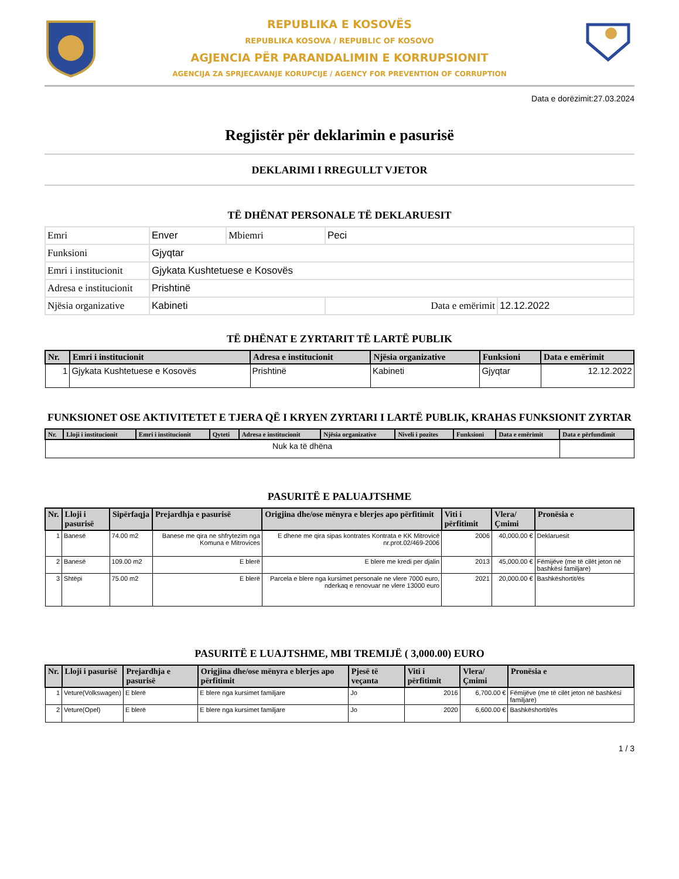REPUBLIKA E KOSOVËS
REPUBLIKA KOSOVA / REPUBLIC OF KOSOVO
AGJENCIA PËR PARANDALIMIN E KORRUPSIONIT
AGENCIJA ZA SPRJECAVANJE KORUPCIJE / AGENCY FOR PREVENTION OF CORRUPTION
Data e dorëzimit:27.03.2024
Regjistër për deklarimin e pasurisë
DEKLARIMI I RREGULLT VJETOR
TË DHËNAT PERSONALE TË DEKLARUESIT
| Emri | Enver | Mbiemri | Peci | |
| Funksioni | Gjyqtar | | | |
| Emri i institucionit | Gjykata Kushtetuese e Kosovës | | | |
| Adresa e institucionit | Prishtinë | | | |
| Njësia organizative | Kabineti | | Data e emërimit | 12.12.2022 |
TË DHËNAT E ZYRTARIT TË LARTË PUBLIK
| Nr. | Emri i institucionit | Adresa e institucionit | Njësia organizative | Funksioni | Data e emërimit |
| --- | --- | --- | --- | --- | --- |
| 1 | Gjykata Kushtetuese e Kosovës | Prishtinë | Kabineti | Gjyqtar | 12.12.2022 |
FUNKSIONET OSE AKTIVITETET E TJERA QË I KRYEN ZYRTARI I LARTË PUBLIK, KRAHAS FUNKSIONIT ZYRTAR
| Nr. | Lloji i institucionit | Emri i institucionit | Qyteti | Adresa e institucionit | Njësia organizative | Niveli i pozites | Funksioni | Data e emërimit | Data e përfundimit |
| --- | --- | --- | --- | --- | --- | --- | --- | --- | --- |
| Nuk ka të dhëna | | | | | | | | | |
PASURITË E PALUAJTSHME
| Nr. | Lloji i pasurisë | Sipërfaqja | Prejardhja e pasurisë | Origjina dhe/ose mënyra e blerjes apo përfitimit | Viti i përfitimit | Vlera/Çmimi | Pronësia e |
| --- | --- | --- | --- | --- | --- | --- | --- |
| 1 | Banesë | 74.00 m2 | Banese me qira ne shfrytezim nga Komuna e Mitrovices | E dhene me qira sipas kontrates Kontrata e KK Mitrovicë nr.prot.02/469-2006 | 2006 | 40,000.00 € | Deklaruesit |
| 2 | Banesë | 109.00 m2 | E blerë | E blere me kredi per djalin | 2013 | 45,000.00 € | Fëmijëve (me të cilët jeton në bashkësi familjare) |
| 3 | Shtëpi | 75.00 m2 | E blerë | Parcela e blere nga kursimet personale ne vlere 7000 euro, nderkaq e renovuar ne vlere 13000 euro | 2021 | 20,000.00 € | Bashkëshortit/ës |
PASURITË E LUAJTSHME, MBI TREMIJË ( 3,000.00) EURO
| Nr. | Lloji i pasurisë | Prejardhja e pasurisë | Origjina dhe/ose mënyra e blerjes apo përfitimit | Pjesë të veçanta | Viti i përfitimit | Vlera/Çmimi | Pronësia e |
| --- | --- | --- | --- | --- | --- | --- | --- |
| 1 | Veture(Volkswagen) | E blerë | E blere nga kursimet familjare | Jo | 2016 | 6,700.00 € | Fëmijëve (me të cilët jeton në bashkësi familjare) |
| 2 | Veture(Opel) | E blerë | E blere nga kursimet familjare | Jo | 2020 | 6,600.00 € | Bashkëshortit/ës |
1 / 3